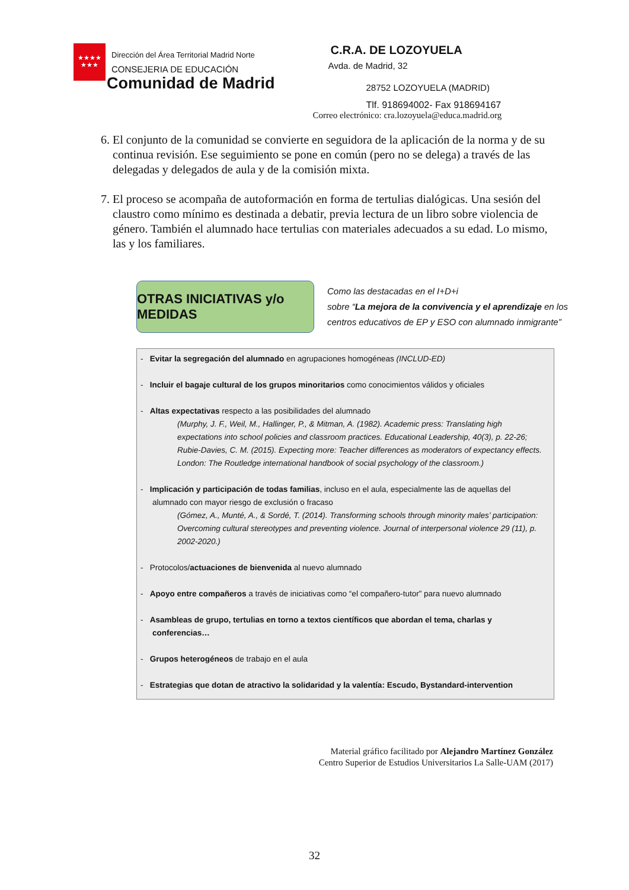★★★★
★★★
Dirección del Área Territorial Madrid Norte
CONSEJERIA DE EDUCACIÓN
Comunidad de Madrid
C.R.A. DE LOZOYUELA
Avda. de Madrid, 32
28752 LOZOYUELA (MADRID)
Tlf. 918694002- Fax 918694167
Correo electrónico: cra.lozoyuela@educa.madrid.org
6. El conjunto de la comunidad se convierte en seguidora de la aplicación de la norma y de su continua revisión. Ese seguimiento se pone en común (pero no se delega) a través de las delegadas y delegados de aula y de la comisión mixta.
7. El proceso se acompaña de autoformación en forma de tertulias dialógicas. Una sesión del claustro como mínimo es destinada a debatir, previa lectura de un libro sobre violencia de género. También el alumnado hace tertulias con materiales adecuados a su edad. Lo mismo, las y los familiares.
OTRAS INICIATIVAS y/o MEDIDAS
Como las destacadas en el I+D+i
sobre “La mejora de la convivencia y el aprendizaje en los
centros educativos de EP y ESO con alumnado inmigrante”
- Evitar la segregación del alumnado en agrupaciones homogéneas (INCLUD-ED)
- Incluir el bagaje cultural de los grupos minoritarios como conocimientos válidos y oficiales
- Altas expectativas respecto a las posibilidades del alumnado
(Murphy, J. F., Weil, M., Hallinger, P., & Mitman, A. (1982). Academic press: Translating high expectations into school policies and classroom practices. Educational Leadership, 40(3), p. 22-26; Rubie-Davies, C. M. (2015). Expecting more: Teacher differences as moderators of expectancy effects. London: The Routledge international handbook of social psychology of the classroom.)
- Implicación y participación de todas familias, incluso en el aula, especialmente las de aquellas del alumnado con mayor riesgo de exclusión o fracaso
(Gómez, A., Munté, A., & Sordé, T. (2014). Transforming schools through minority males’ participation: Overcoming cultural stereotypes and preventing violence. Journal of interpersonal violence 29 (11), p. 2002-2020.)
- Protocolos/actuaciones de bienvenida al nuevo alumnado
- Apoyo entre compañeros a través de iniciativas como “el compañero-tutor” para nuevo alumnado
- Asambleas de grupo, tertulias en torno a textos científicos que abordan el tema, charlas y conferencias…
- Grupos heterogéneos de trabajo en el aula
- Estrategias que dotan de atractivo la solidaridad y la valentía: Escudo, Bystandard-intervention
Material gráfico facilitado por Alejandro Martínez González
Centro Superior de Estudios Universitarios La Salle-UAM (2017)
32